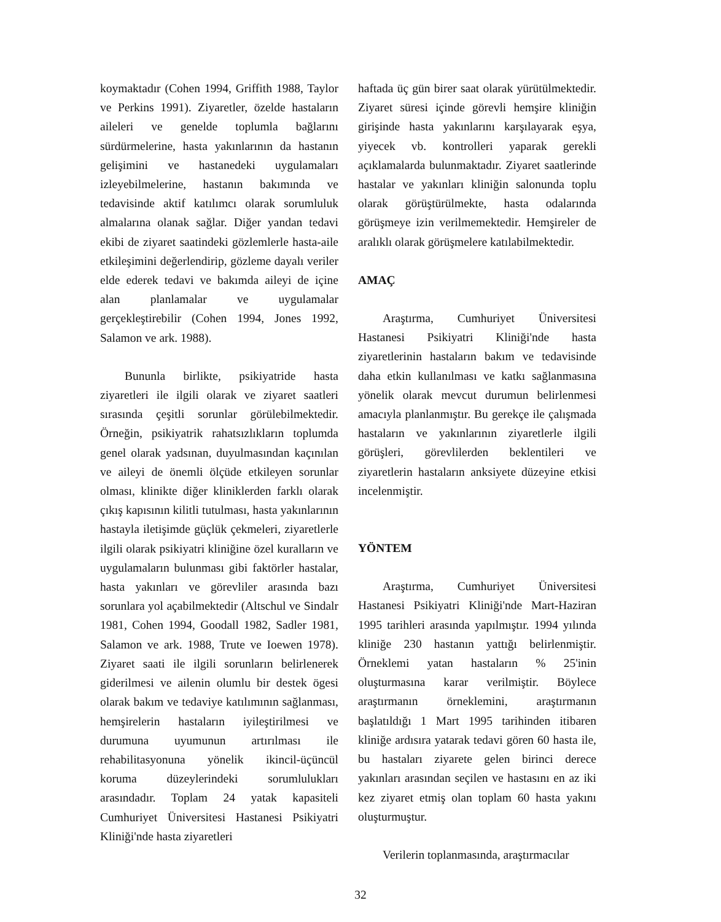koymaktadır (Cohen 1994, Griffith 1988, Taylor ve Perkins 1991). Ziyaretler, özelde hastaların aileleri ve genelde toplumla bağlarını sürdürmelerine, hasta yakınlarının da hastanın gelişimini ve hastanedeki uygulamaları izleyebilmelerine, hastanın bakımında ve tedavisinde aktif katılımcı olarak sorumluluk almalarına olanak sağlar. Diğer yandan tedavi ekibi de ziyaret saatindeki gözlemlerle hasta-aile etkileşimini değerlendirip, gözleme dayalı veriler elde ederek tedavi ve bakımda aileyi de içine alan planlamalar ve uygulamalar gerçekleştirebilir (Cohen 1994, Jones 1992, Salamon ve ark. 1988).
Bununla birlikte, psikiyatride hasta ziyaretleri ile ilgili olarak ve ziyaret saatleri sırasında çeşitli sorunlar görülebilmektedir. Örneğin, psikiyatrik rahatsızlıkların toplumda genel olarak yadsınan, duyulmasından kaçınılan ve aileyi de önemli ölçüde etkileyen sorunlar olması, klinikte diğer kliniklerden farklı olarak çıkış kapısının kilitli tutulması, hasta yakınlarının hastayla iletişimde güçlük çekmeleri, ziyaretlerle ilgili olarak psikiyatri kliniğine özel kuralların ve uygulamaların bulunması gibi faktörler hastalar, hasta yakınları ve görevliler arasında bazı sorunlara yol açabilmektedir (Altschul ve Sindalr 1981, Cohen 1994, Goodall 1982, Sadler 1981, Salamon ve ark. 1988, Trute ve Ioewen 1978). Ziyaret saati ile ilgili sorunların belirlenerek giderilmesi ve ailenin olumlu bir destek ögesi olarak bakım ve tedaviye katılımının sağlanması, hemşirelerin hastaların iyileştirilmesi ve durumuna uyumunun artırılması ile rehabilitasyonuna yönelik ikincil-üçüncül koruma düzeylerindeki sorumlulukları arasındadır. Toplam 24 yatak kapasiteli Cumhuriyet Üniversitesi Hastanesi Psikiyatri Kliniği'nde hasta ziyaretleri
haftada üç gün birer saat olarak yürütülmektedir. Ziyaret süresi içinde görevli hemşire kliniğin girişinde hasta yakınlarını karşılayarak eşya, yiyecek vb. kontrolleri yaparak gerekli açıklamalarda bulunmaktadır. Ziyaret saatlerinde hastalar ve yakınları kliniğin salonunda toplu olarak görüştürülmekte, hasta odalarında görüşmeye izin verilmemektedir. Hemşireler de aralıklı olarak görüşmelere katılabilmektedir.
AMAÇ
Araştırma, Cumhuriyet Üniversitesi Hastanesi Psikiyatri Kliniği'nde hasta ziyaretlerinin hastaların bakım ve tedavisinde daha etkin kullanılması ve katkı sağlanmasına yönelik olarak mevcut durumun belirlenmesi amacıyla planlanmıştır. Bu gerekçe ile çalışmada hastaların ve yakınlarının ziyaretlerle ilgili görüşleri, görevlilerden beklentileri ve ziyaretlerin hastaların anksiyete düzeyine etkisi incelenmiştir.
YÖNTEM
Araştırma, Cumhuriyet Üniversitesi Hastanesi Psikiyatri Kliniği'nde Mart-Haziran 1995 tarihleri arasında yapılmıştır. 1994 yılında kliniğe 230 hastanın yattığı belirlenmiştir. Örneklemi yatan hastaların % 25'inin oluşturmasına karar verilmiştir. Böylece araştırmanın örneklemini, araştırmanın başlatıldığı 1 Mart 1995 tarihinden itibaren kliniğe ardısıra yatarak tedavi gören 60 hasta ile, bu hastaları ziyarete gelen birinci derece yakınları arasından seçilen ve hastasını en az iki kez ziyaret etmiş olan toplam 60 hasta yakını oluşturmuştur.
Verilerin toplanmasında, araştırmacılar
32